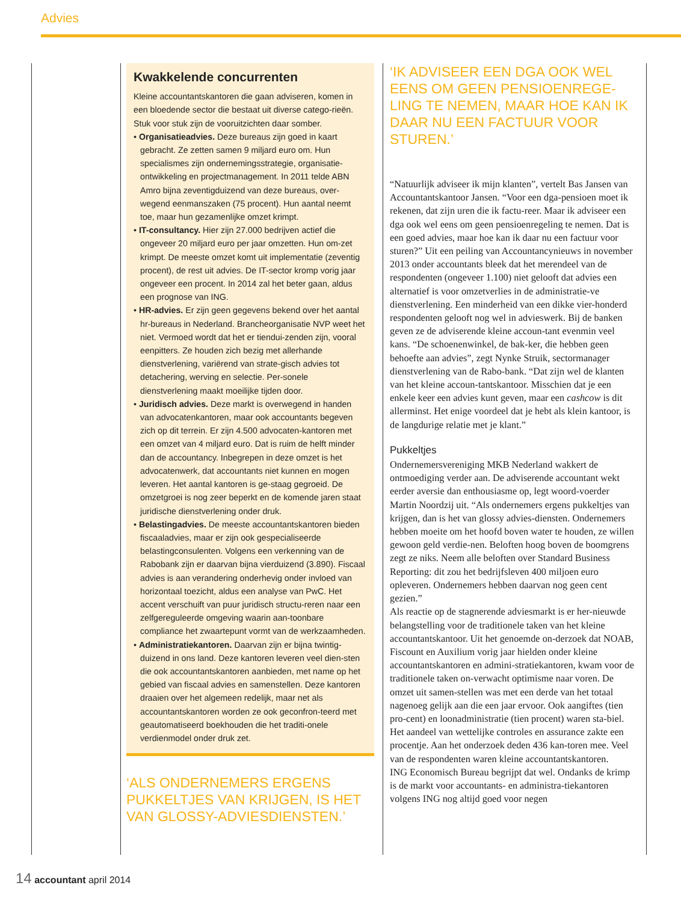Advies
Kwakkelende concurrenten
Kleine accountantskantoren die gaan adviseren, komen in een bloedende sector die bestaat uit diverse catego-rieën. Stuk voor stuk zijn de vooruitzichten daar somber.
• Organisatieadvies. Deze bureaus zijn goed in kaart gebracht. Ze zetten samen 9 miljard euro om. Hun specialismes zijn ondernemingsstrategie, organisatie-ontwikkeling en projectmanagement. In 2011 telde ABN Amro bijna zeventigduizend van deze bureaus, over-wegend eenmanszaken (75 procent). Hun aantal neemt toe, maar hun gezamenlijke omzet krimpt.
• IT-consultancy. Hier zijn 27.000 bedrijven actief die ongeveer 20 miljard euro per jaar omzetten. Hun om-zet krimpt. De meeste omzet komt uit implementatie (zeventig procent), de rest uit advies. De IT-sector kromp vorig jaar ongeveer een procent. In 2014 zal het beter gaan, aldus een prognose van ING.
• HR-advies. Er zijn geen gegevens bekend over het aantal hr-bureaus in Nederland. Brancheorganisatie NVP weet het niet. Vermoed wordt dat het er tiendui-zenden zijn, vooral eenpitters. Ze houden zich bezig met allerhande dienstverlening, variërend van strate-gisch advies tot detachering, werving en selectie. Per-sonele dienstverlening maakt moeilijke tijden door.
• Juridisch advies. Deze markt is overwegend in handen van advocatenkantoren, maar ook accountants begeven zich op dit terrein. Er zijn 4.500 advocaten-kantoren met een omzet van 4 miljard euro. Dat is ruim de helft minder dan de accountancy. Inbegrepen in deze omzet is het advocatenwerk, dat accountants niet kunnen en mogen leveren. Het aantal kantoren is ge-staag gegroeid. De omzetgroei is nog zeer beperkt en de komende jaren staat juridische dienstverlening onder druk.
• Belastingadvies. De meeste accountantskantoren bieden fiscaaladvies, maar er zijn ook gespecialiseerde belastingconsulenten. Volgens een verkenning van de Rabobank zijn er daarvan bijna vierduizend (3.890). Fiscaal advies is aan verandering onderhevig onder invloed van horizontaal toezicht, aldus een analyse van PwC. Het accent verschuift van puur juridisch structu-reren naar een zelfgereguleerde omgeving waarin aan-toonbare compliance het zwaartepunt vormt van de werkzaamheden.
• Administratiekantoren. Daarvan zijn er bijna twintig-duizend in ons land. Deze kantoren leveren veel dien-sten die ook accountantskantoren aanbieden, met name op het gebied van fiscaal advies en samenstellen. Deze kantoren draaien over het algemeen redelijk, maar net als accountantskantoren worden ze ook geconfron-teerd met geautomatiseerd boekhouden die het traditi-onele verdienmodel onder druk zet.
‘ALS ONDERNEMERS ERGENS PUKKELTJES VAN KRIJGEN, IS HET VAN GLOSSY-ADVIESDIENSTEN.’
‘IK ADVISEER EEN DGA OOK WEL EENS OM GEEN PENSIOENREGE-LING TE NEMEN, MAAR HOE KAN IK DAAR NU EEN FACTUUR VOOR STUREN.’
“Natuurlijk adviseer ik mijn klanten”, vertelt Bas Jansen van Accountantskantoor Jansen. “Voor een dga-pensioen moet ik rekenen, dat zijn uren die ik factu-reer. Maar ik adviseer een dga ook wel eens om geen pensioenregeling te nemen. Dat is een goed advies, maar hoe kan ik daar nu een factuur voor sturen?” Uit een peiling van Accountancynieuws in november 2013 onder accountants bleek dat het merendeel van de respondenten (ongeveer 1.100) niet gelooft dat advies een alternatief is voor omzetverlies in de administratie-ve dienstverlening. Een minderheid van een dikke vier-honderd respondenten gelooft nog wel in advieswerk. Bij de banken geven ze de adviserende kleine accoun-tant evenmin veel kans. “De schoenenwinkel, de bak-ker, die hebben geen behoefte aan advies”, zegt Nynke Struik, sectormanager dienstverlening van de Rabo-bank. “Dat zijn wel de klanten van het kleine accoun-tantskantoor. Misschien dat je een enkele keer een advies kunt geven, maar een cashcow is dit allerminst. Het enige voordeel dat je hebt als klein kantoor, is de langdurige relatie met je klant.”
Pukkeltjes
Ondernemersvereniging MKB Nederland wakkert de ontmoediging verder aan. De adviserende accountant wekt eerder aversie dan enthousiasme op, legt woord-voerder Martin Noordzij uit. “Als ondernemers ergens pukkeltjes van krijgen, dan is het van glossy advies-diensten. Ondernemers hebben moeite om het hoofd boven water te houden, ze willen gewoon geld verdie-nen. Beloften hoog boven de boomgrens zegt ze niks. Neem alle beloften over Standard Business Reporting: dit zou het bedrijfsleven 400 miljoen euro opleveren. Ondernemers hebben daarvan nog geen cent gezien.”
Als reactie op de stagnerende adviesmarkt is er her-nieuwde belangstelling voor de traditionele taken van het kleine accountantskantoor. Uit het genoemde on-derzoek dat NOAB, Fiscount en Auxilium vorig jaar hielden onder kleine accountantskantoren en admini-stratiekantoren, kwam voor de traditionele taken on-verwacht optimisme naar voren. De omzet uit samen-stellen was met een derde van het totaal nagenoeg gelijk aan die een jaar ervoor. Ook aangiftes (tien pro-cent) en loonadministratie (tien procent) waren sta-biel. Het aandeel van wettelijke controles en assurance zakte een procentje. Aan het onderzoek deden 436 kan-toren mee. Veel van de respondenten waren kleine accountantskantoren.
ING Economisch Bureau begrijpt dat wel. Ondanks de krimp is de markt voor accountants- en administra-tiekantoren volgens ING nog altijd goed voor negen
14 accountant april 2014